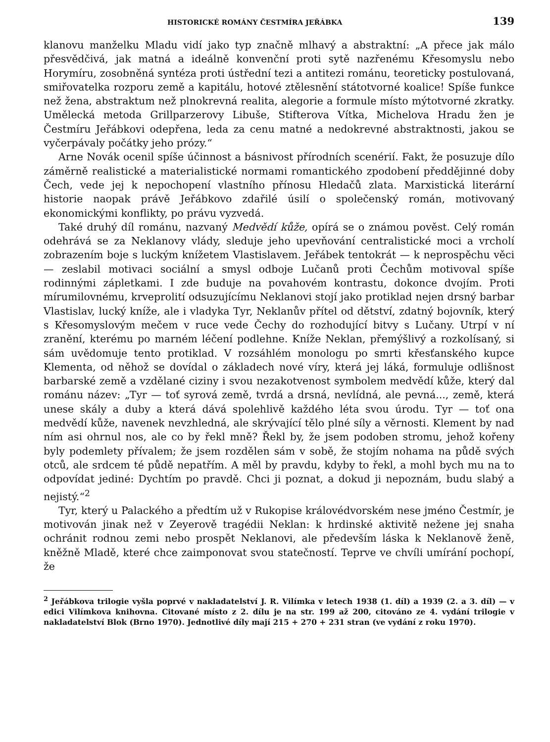HISTORICKÉ ROMÁNY ČESTMÍRA JEŘÁBKA 139
klanovu manželku Mladu vidí jako typ značně mlhavý a abstraktní: „A přece jak málo přesvědčivá, jak matná a ideálně konvenční proti sytě nazřenému Křesomyslu nebo Horymíru, zosobněná syntéza proti ústřední tezi a antitezi románu, teoreticky postulovaná, smiřovatelka rozporu země a kapitálu, hotové ztělesnění státotvorné koalice! Spíše funkce než žena, abstraktum než plnokrevná realita, alegorie a formule místo mýtotvorné zkratky. Umělecká metoda Grillparzerovy Libuše, Stifterova Vítka, Michelova Hradu žen je Čestmíru Jeřábkovi odepřena, leda za cenu matné a nedokrevné abstraktnosti, jakou se vyčerpávaly počátky jeho prózy.“
Arne Novák ocenil spíše účinnost a básnivost přírodních scenérií. Fakt, že posuzuje dílo záměrně realistické a materialistické normami romantického zpodobení předdějinné doby Čech, vede jej k nepochopení vlastního přínosu Hledačů zlata. Marxistická literární historie naopak právě Jeřábkovo zdařilé úsilí o společenský román, motivovaný ekonomickými konflikty, po právu vyzvedá.
Také druhý díl románu, nazvaný Medvědí kůže, opírá se o známou pověst. Celý román odehrává se za Neklanovy vlády, sleduje jeho upevňování centralistické moci a vrcholí zobrazením boje s luckým knížetem Vlastislavem. Jeřábek tentokrát — k neprospěchu věci — zeslabil motivaci sociální a smysl odboje Lučanů proti Čechům motivoval spíše rodinnými zápletkami. I zde buduje na povahovém kontrastu, dokonce dvojím. Proti mírumilovnému, krveprolití odsuzujícímu Neklanovi stojí jako protiklad nejen drsný barbar Vlastislav, lucký kníže, ale i vladyka Tyr, Neklanův přítel od dětství, zdatný bojovník, který s Křesomyslovým mečem v ruce vede Čechy do rozhodující bitvy s Lučany. Utrpí v ní zranění, kterému po marném léčení podlehne. Kníže Neklan, přemýšlivý a rozkolísaný, si sám uvědomuje tento protiklad. V rozsáhlém monologu po smrti křesťanského kupce Klementa, od něhož se dovídal o základech nové víry, která jej láká, formuluje odlišnost barbarské země a vzdělané ciziny i svou nezakotvenost symbolem medvědí kůže, který dal románu název: „Tyr — toť syrová země, tvrdá a drsná, nevlídná, ale pevná..., země, která unese skály a duby a která dává spolehlivě každého léta svou úrodu. Tyr — toť ona medvědí kůže, navenek nevzhledná, ale skrývající tělo plné síly a věrnosti. Klement by nad ním asi ohrnul nos, ale co by řekl mně? Řekl by, že jsem podoben stromu, jehož kořeny byly podemlety přívalem; že jsem rozdělen sám v sobě, že stojím nohama na půdě svých otců, ale srdcem té půdě nepatřím. A měl by pravdu, kdyby to řekl, a mohl bych mu na to odpovídat jediné: Dychtím po pravdě. Chci ji poznat, a dokud ji nepoznám, budu slabý a nejistý.“<sup>2</sup>
Tyr, který u Palackého a předtím už v Rukopise královédvorském nese jméno Čestmír, je motivován jinak než v Zeyerově tragédii Neklan: k hrdinské aktivitě nežene jej snaha ochránit rodnou zemi nebo prospět Neklanovi, ale především láska k Neklanově ženě, kněžně Mladě, které chce zaimponovat svou statečností. Teprve ve chvíli umírání pochopí, že
<sup>2</sup> Jeřábkova trilogie vyšla poprvé v nakladatelství J. R. Vilímka v letech 1938 (1. díl) a 1939 (2. a 3. díl) — v edici Vilímkova knihovna. Citované místo z 2. dílu je na str. 199 až 200, citováno ze 4. vydání trilogie v nakladatelství Blok (Brno 1970). Jednotlivé díly mají 215 + 270 + 231 stran (ve vydání z roku 1970).